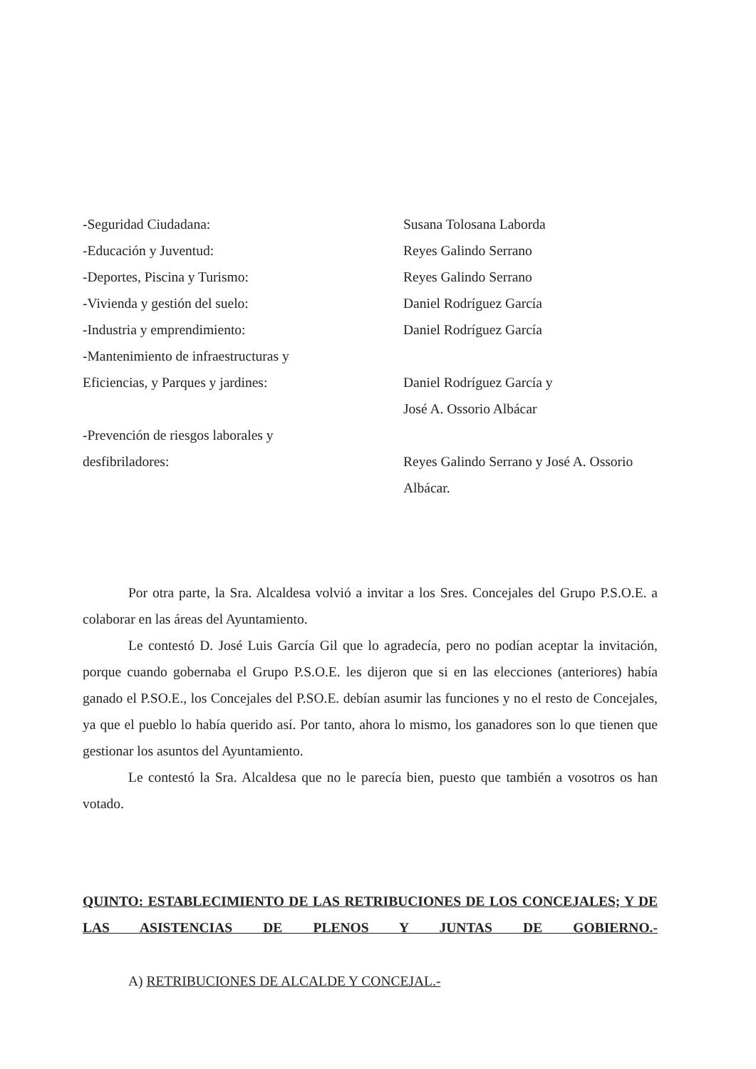-Seguridad Ciudadana: Susana Tolosana Laborda
-Educación y Juventud: Reyes Galindo Serrano
-Deportes, Piscina y Turismo: Reyes Galindo Serrano
-Vivienda y gestión del suelo: Daniel Rodríguez García
-Industria y emprendimiento: Daniel Rodríguez García
-Mantenimiento de infraestructuras y
Eficiencias, y Parques y jardines:
Daniel Rodríguez García y
José A. Ossorio Albácar
-Prevención de riesgos laborales y
desfibriladores:
Reyes Galindo Serrano y José A. Ossorio
Albácar.
Por otra parte, la Sra. Alcaldesa volvió a invitar a los Sres. Concejales del Grupo P.S.O.E. a colaborar en las áreas del Ayuntamiento.
Le contestó D. José Luis García Gil que lo agradecía, pero no podían aceptar la invitación, porque cuando gobernaba el Grupo P.S.O.E. les dijeron que si en las elecciones (anteriores) había ganado el P.SO.E., los Concejales del P.SO.E. debían asumir las funciones y no el resto de Concejales, ya que el pueblo lo había querido así. Por tanto, ahora lo mismo, los ganadores son lo que tienen que gestionar los asuntos del Ayuntamiento.
Le contestó la Sra. Alcaldesa que no le parecía bien, puesto que también a vosotros os han votado.
QUINTO: ESTABLECIMIENTO DE LAS RETRIBUCIONES DE LOS CONCEJALES; Y DE LAS ASISTENCIAS DE PLENOS Y JUNTAS DE GOBIERNO.-
A) RETRIBUCIONES DE ALCALDE Y CONCEJAL.-